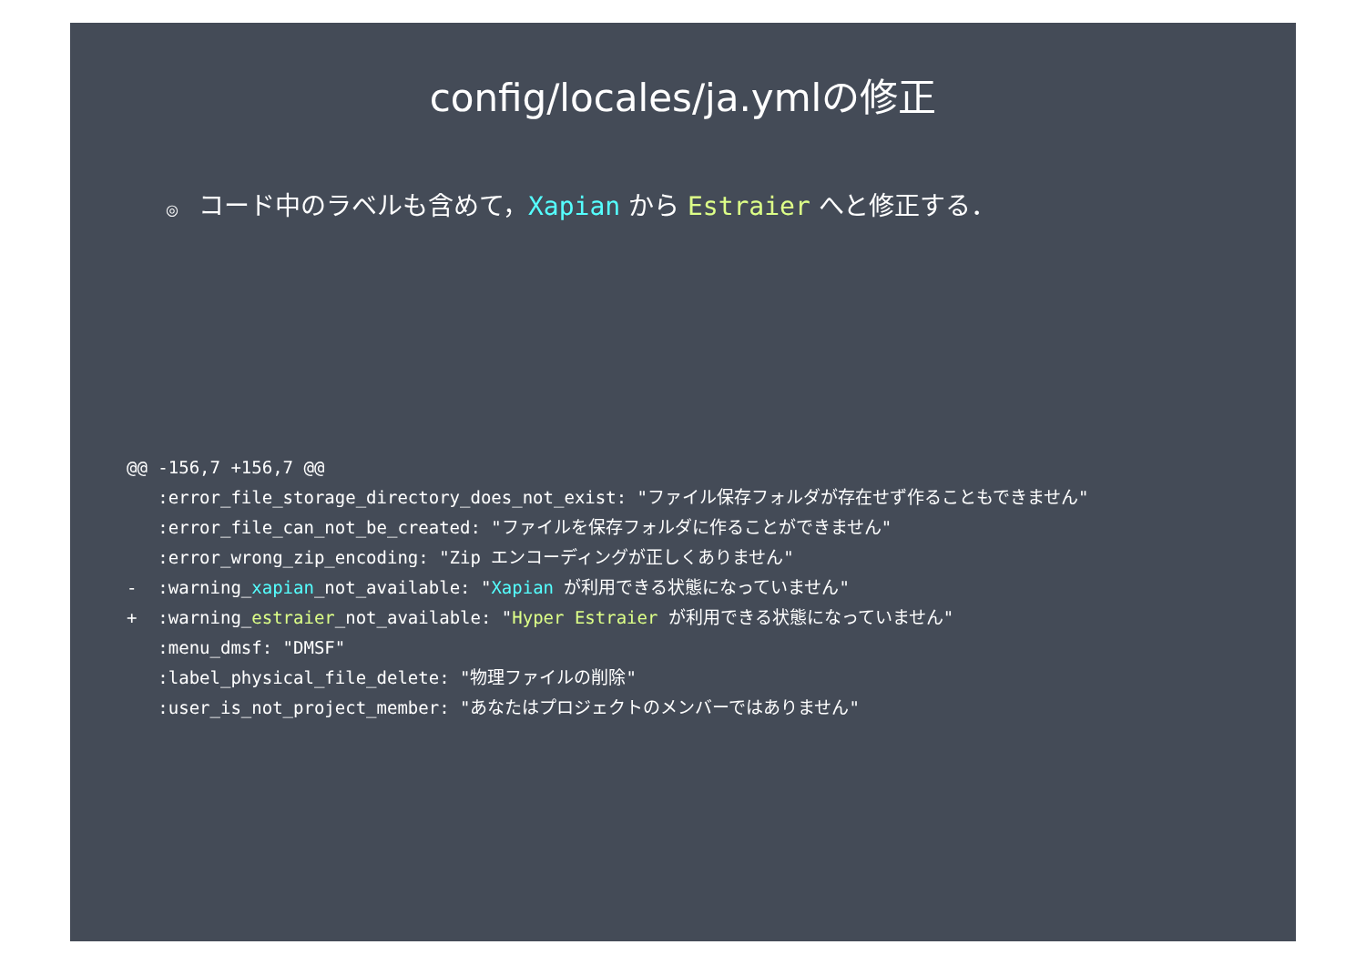config/locales/ja.ymlの修正
◎ コード中のラベルも含めて，Xapian から Estraier へと修正する．
@@ -156,7 +156,7 @@
   :error_file_storage_directory_does_not_exist: "ファイル保存フォルダが存在せず作ることもできません"
   :error_file_can_not_be_created: "ファイルを保存フォルダに作ることができません"
   :error_wrong_zip_encoding: "Zip エンコーディングが正しくありません"
-  :warning_xapian_not_available: "Xapian が利用できる状態になっていません"
+  :warning_estraier_not_available: "Hyper Estraier が利用できる状態になっていません"
   :menu_dmsf: "DMSF"
   :label_physical_file_delete: "物理ファイルの削除"
   :user_is_not_project_member: "あなたはプロジェクトのメンバーではありません"